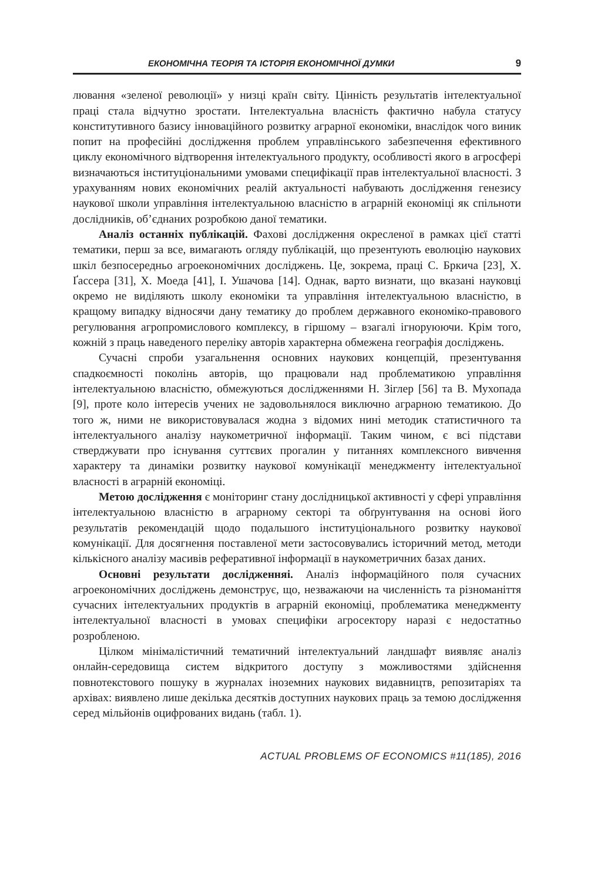ЕКОНОМІЧНА ТЕОРІЯ ТА ІСТОРІЯ ЕКОНОМІЧНОЇ ДУМКИ 9
лювання «зеленої революції» у низці країн світу. Цінність результатів інтелектуальної праці стала відчутно зростати. Інтелектуальна власність фактично набула статусу конститутивного базису інноваційного розвитку аграрної економіки, внаслідок чого виник попит на професійні дослідження проблем управлінського забезпечення ефективного циклу економічного відтворення інтелектуального продукту, особливості якого в агросфері визначаються інституціональними умовами специфікації прав інтелектуальної власності. З урахуванням нових економічних реалій актуальності набувають дослідження генезису наукової школи управління інтелектуальною власністю в аграрній економіці як спільноти дослідників, об’єднаних розробкою даної тематики.
Аналіз останніх публікацій. Фахові дослідження окресленої в рамках цієї статті тематики, перш за все, вимагають огляду публікацій, що презентують еволюцію наукових шкіл безпосередньо агроекономічних досліджень. Це, зокрема, праці С. Бркича [23], Х. Ґассера [31], Х. Моеда [41], І. Ушачова [14]. Однак, варто визнати, що вказані науковці окремо не виділяють школу економіки та управління інтелектуальною власністю, в кращому випадку відносячи дану тематику до проблем державного економіко-правового регулювання агропромислового комплексу, в гіршому – взагалі ігноруюючи. Крім того, кожній з праць наведеного переліку авторів характерна обмежена географія досліджень.
Сучасні спроби узагальнення основних наукових концепцій, презентування спадкоємності поколінь авторів, що працювали над проблематикою управління інтелектуальною власністю, обмежуються дослідженнями Н. Зіглер [56] та В. Мухопада [9], проте коло інтересів учених не задовольнялося виключно аграрною тематикою. До того ж, ними не використовувалася жодна з відомих нині методик статистичного та інтелектуального аналізу наукометричної інформації. Таким чином, є всі підстави стверджувати про існування суттєвих прогалин у питаннях комплексного вивчення характеру та динаміки розвитку наукової комунікації менеджменту інтелектуальної власності в аграрній економіці.
Метою дослідження є моніторинг стану дослідницької активності у сфері управління інтелектуальною власністю в аграрному секторі та обґрунтування на основі його результатів рекомендацій щодо подальшого інституціонального розвитку наукової комунікації. Для досягнення поставленої мети застосовувались історичний метод, методи кількісного аналізу масивів реферативної інформації в наукометричних базах даних.
Основні результати дослідженняі. Аналіз інформаційного поля сучасних агроекономічних досліджень демонструє, що, незважаючи на численність та різноманіття сучасних інтелектуальних продуктів в аграрній економіці, проблематика менеджменту інтелектуальної власності в умовах специфіки агросектору наразі є недостатньо розробленою.
Цілком мінімалістичний тематичний інтелектуальний ландшафт виявляє аналіз онлайн-середовища систем відкритого доступу з можливостями здійснення повнотекстового пошуку в журналах іноземних наукових видавництв, репозитаріях та архівах: виявлено лише декілька десятків доступних наукових праць за темою дослідження серед мільйонів оцифрованих видань (табл. 1).
ACTUAL PROBLEMS OF ECONOMICS #11(185), 2016